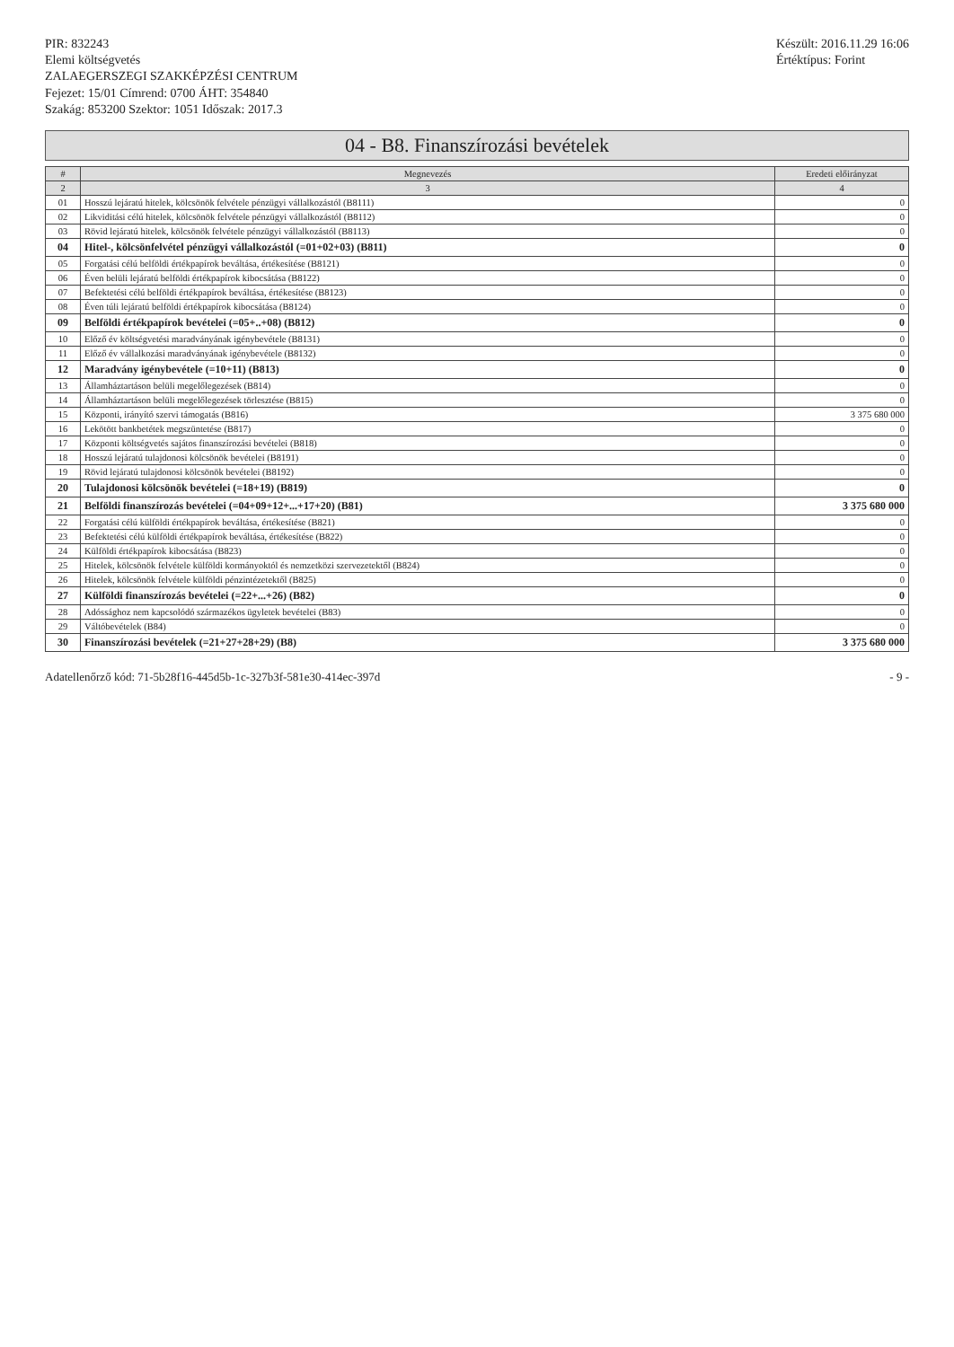PIR: 832243
Elemi költségvetés
ZALAEGERSZEGI SZAKKÉPZÉSI CENTRUM
Fejezet: 15/01 Címrend: 0700 ÁHT: 354840
Szakág: 853200 Szektor: 1051 Időszak: 2017.3
Készült: 2016.11.29 16:06
Értéktípus: Forint
04 - B8. Finanszírozási bevételek
| # | Megnevezés | Eredeti előirányzat |
| --- | --- | --- |
| 2 | 3 | 4 |
| 01 | Hosszú lejáratú hitelek, kölcsönök felvétele pénzügyi vállalkozástól (B8111) | 0 |
| 02 | Likviditási célú hitelek, kölcsönök felvétele pénzügyi vállalkozástól (B8112) | 0 |
| 03 | Rövid lejáratú hitelek, kölcsönök felvétele pénzügyi vállalkozástól (B8113) | 0 |
| 04 | Hitel-, kölcsönfelvétel pénzügyi vállalkozástól (=01+02+03) (B811) | 0 |
| 05 | Forgatási célú belföldi értékpapírok beváltása, értékesítése (B8121) | 0 |
| 06 | Éven belüli lejáratú belföldi értékpapírok kibocsátása (B8122) | 0 |
| 07 | Befektetési célú belföldi értékpapírok beváltása, értékesítése (B8123) | 0 |
| 08 | Éven túli lejáratú belföldi értékpapírok kibocsátása (B8124) | 0 |
| 09 | Belföldi értékpapírok bevételei (=05+..+08) (B812) | 0 |
| 10 | Előző év költségvetési maradványának igénybevétele (B8131) | 0 |
| 11 | Előző év vállalkozási maradványának igénybevétele (B8132) | 0 |
| 12 | Maradvány igénybevétele (=10+11) (B813) | 0 |
| 13 | Államháztartáson belüli megelőlegezések (B814) | 0 |
| 14 | Államháztartáson belüli megelőlegezések törlesztése (B815) | 0 |
| 15 | Központi, irányító szervi támogatás (B816) | 3 375 680 000 |
| 16 | Lekötött bankbetétek megszüntetése (B817) | 0 |
| 17 | Központi költségvetés sajátos finanszírozási bevételei (B818) | 0 |
| 18 | Hosszú lejáratú tulajdonosi kölcsönök bevételei (B8191) | 0 |
| 19 | Rövid lejáratú tulajdonosi kölcsönök bevételei (B8192) | 0 |
| 20 | Tulajdonosi kölcsönök bevételei (=18+19) (B819) | 0 |
| 21 | Belföldi finanszírozás bevételei (=04+09+12+...+17+20) (B81) | 3 375 680 000 |
| 22 | Forgatási célú külföldi értékpapírok beváltása, értékesítése (B821) | 0 |
| 23 | Befektetési célú külföldi értékpapírok beváltása, értékesítése (B822) | 0 |
| 24 | Külföldi értékpapírok kibocsátása (B823) | 0 |
| 25 | Hitelek, kölcsönök felvétele külföldi kormányoktól és nemzetközi szervezetektől (B824) | 0 |
| 26 | Hitelek, kölcsönök felvétele külföldi pénzintézetektől (B825) | 0 |
| 27 | Külföldi finanszírozás bevételei (=22+...+26) (B82) | 0 |
| 28 | Adóssághoz nem kapcsolódó származékos ügyletek bevételei (B83) | 0 |
| 29 | Váltóbevételek (B84) | 0 |
| 30 | Finanszírozási bevételek (=21+27+28+29) (B8) | 3 375 680 000 |
Adatellenőrző kód: 71-5b28f16-445d5b-1c-327b3f-581e30-414ec-397d - 9 -